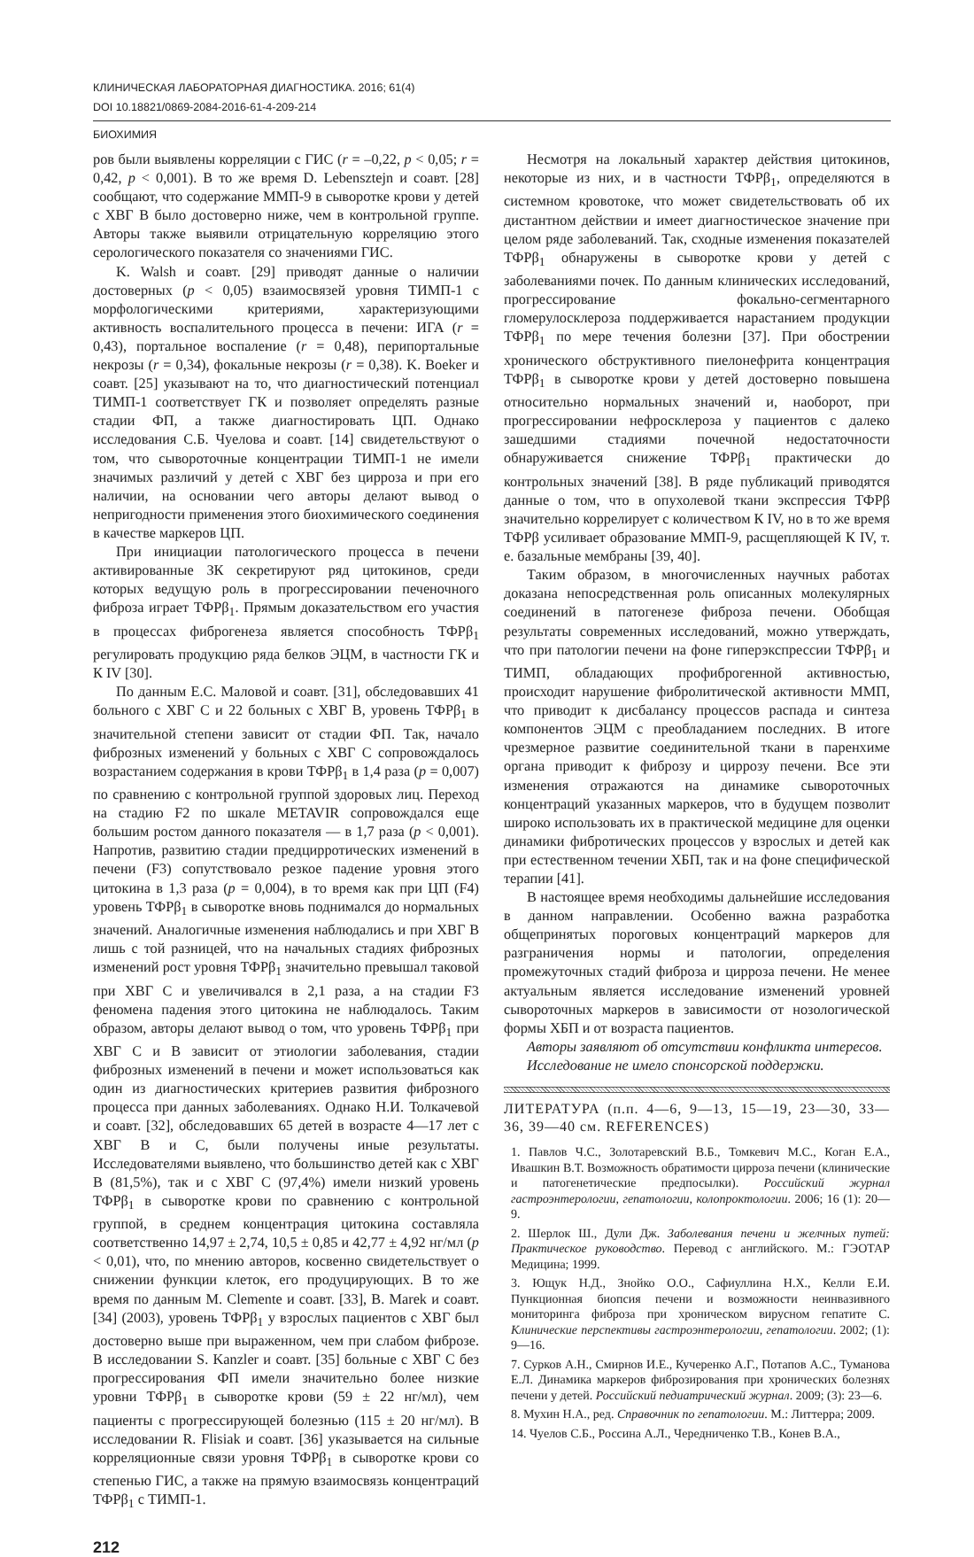КЛИНИЧЕСКАЯ ЛАБОРАТОРНАЯ ДИАГНОСТИКА. 2016; 61(4)
DOI 10.18821/0869-2084-2016-61-4-209-214
БИОХИМИЯ
ров были выявлены корреляции с ГИС (r = –0,22, p < 0,05; r = 0,42, p < 0,001). В то же время D. Lebensztejn и соавт. [28] сообщают, что содержание ММП-9 в сыворотке крови у детей с ХВГ В было достоверно ниже, чем в контрольной группе. Авторы также выявили отрицательную корреляцию этого серологического показателя со значениями ГИС.
K. Walsh и соавт. [29] приводят данные о наличии достоверных (p < 0,05) взаимосвязей уровня ТИМП-1 с морфологическими критериями, характеризующими активность воспалительного процесса в печени: ИГА (r = 0,43), портальное воспаление (r = 0,48), перипортальные некрозы (r = 0,34), фокальные некрозы (r = 0,38). K. Boeker и соавт. [25] указывают на то, что диагностический потенциал ТИМП-1 соответствует ГК и позволяет определять разные стадии ФП, а также диагностировать ЦП. Однако исследования С.Б. Чуелова и соавт. [14] свидетельствуют о том, что сывороточные концентрации ТИМП-1 не имели значимых различий у детей с ХВГ без цирроза и при его наличии, на основании чего авторы делают вывод о непригодности применения этого биохимического соединения в качестве маркеров ЦП.
При инициации патологического процесса в печени активированные ЗК секретируют ряд цитокинов, среди которых ведущую роль в прогрессировании печеночного фиброза играет ТФРβ<sub>1</sub>. Прямым доказательством его участия в процессах фиброгенеза является способность ТФРβ<sub>1</sub> регулировать продукцию ряда белков ЭЦМ, в частности ГК и К IV [30].
По данным Е.С. Маловой и соавт. [31], обследовавших 41 больного с ХВГ С и 22 больных с ХВГ В, уровень ТФРβ<sub>1</sub> в значительной степени зависит от стадии ФП. Так, начало фиброзных изменений у больных с ХВГ С сопровождалось возрастанием содержания в крови ТФРβ<sub>1</sub> в 1,4 раза (p = 0,007) по сравнению с контрольной группой здоровых лиц. Переход на стадию F2 по шкале METAVIR сопровождался еще большим ростом данного показателя — в 1,7 раза (p < 0,001). Напротив, развитию стадии предцирротических изменений в печени (F3) сопутствовало резкое падение уровня этого цитокина в 1,3 раза (p = 0,004), в то время как при ЦП (F4) уровень ТФРβ<sub>1</sub> в сыворотке вновь поднимался до нормальных значений. Аналогичные изменения наблюдались и при ХВГ В лишь с той разницей, что на начальных стадиях фиброзных изменений рост уровня ТФРβ<sub>1</sub> значительно превышал таковой при ХВГ С и увеличивался в 2,1 раза, а на стадии F3 феномена падения этого цитокина не наблюдалось. Таким образом, авторы делают вывод о том, что уровень ТФРβ<sub>1</sub> при ХВГ С и В зависит от этиологии заболевания, стадии фиброзных изменений в печени и может использоваться как один из диагностических критериев развития фиброзного процесса при данных заболеваниях. Однако Н.И. Толкачевой и соавт. [32], обследовавших 65 детей в возрасте 4—17 лет с ХВГ В и С, были получены иные результаты. Исследователями выявлено, что большинство детей как с ХВГ В (81,5%), так и с ХВГ С (97,4%) имели низкий уровень ТФРβ<sub>1</sub> в сыворотке крови по сравнению с контрольной группой, в среднем концентрация цитокина составляла соответственно 14,97 ± 2,74, 10,5 ± 0,85 и 42,77 ± 4,92 нг/мл (p < 0,01), что, по мнению авторов, косвенно свидетельствует о снижении функции клеток, его продуцирующих. В то же время по данным M. Clemente и соавт. [33], B. Marek и соавт. [34] (2003), уровень ТФРβ<sub>1</sub> у взрослых пациентов с ХВГ был достоверно выше при выраженном, чем при слабом фиброзе. В исследовании S. Kanzler и соавт. [35] больные с ХВГ С без прогрессирования ФП имели значительно более низкие уровни ТФРβ<sub>1</sub> в сыворотке крови (59 ± 22 нг/мл), чем пациенты с прогрессирующей болезнью (115 ± 20 нг/мл). В исследовании R. Flisiak и соавт. [36] указывается на сильные корреляционные связи уровня ТФРβ<sub>1</sub> в сыворотке крови со степенью ГИС, а также на прямую взаимосвязь концентраций ТФРβ<sub>1</sub> с ТИМП-1.
Несмотря на локальный характер действия цитокинов, некоторые из них, и в частности ТФРβ<sub>1</sub>, определяются в системном кровотоке, что может свидетельствовать об их дистантном действии и имеет диагностическое значение при целом ряде заболеваний. Так, сходные изменения показателей ТФРβ<sub>1</sub> обнаружены в сыворотке крови у детей с заболеваниями почек. По данным клинических исследований, прогрессирование фокально-сегментарного гломерулосклероза поддерживается нарастанием продукции ТФРβ<sub>1</sub> по мере течения болезни [37]. При обострении хронического обструктивного пиелонефрита концентрация ТФРβ<sub>1</sub> в сыворотке крови у детей достоверно повышена относительно нормальных значений и, наоборот, при прогрессировании нефросклероза у пациентов с далеко зашедшими стадиями почечной недостаточности обнаруживается снижение ТФРβ<sub>1</sub> практически до контрольных значений [38]. В ряде публикаций приводятся данные о том, что в опухолевой ткани экспрессия ТФРβ значительно коррелирует с количеством К IV, но в то же время ТФРβ усиливает образование ММП-9, расщепляющей К IV, т. е. базальные мембраны [39, 40].
Таким образом, в многочисленных научных работах доказана непосредственная роль описанных молекулярных соединений в патогенезе фиброза печени. Обобщая результаты современных исследований, можно утверждать, что при патологии печени на фоне гиперэкспрессии ТФРβ<sub>1</sub> и ТИМП, обладающих профиброгенной активностью, происходит нарушение фибролитической активности ММП, что приводит к дисбалансу процессов распада и синтеза компонентов ЭЦМ с преобладанием последних. В итоге чрезмерное развитие соединительной ткани в паренхиме органа приводит к фиброзу и циррозу печени. Все эти изменения отражаются на динамике сывороточных концентраций указанных маркеров, что в будущем позволит широко использовать их в практической медицине для оценки динамики фибротических процессов у взрослых и детей как при естественном течении ХБП, так и на фоне специфической терапии [41].
В настоящее время необходимы дальнейшие исследования в данном направлении. Особенно важна разработка общепринятых пороговых концентраций маркеров для разграничения нормы и патологии, определения промежуточных стадий фиброза и цирроза печени. Не менее актуальным является исследование изменений уровней сывороточных маркеров в зависимости от нозологической формы ХБП и от возраста пациентов.
Авторы заявляют об отсутствии конфликта интересов.
Исследование не имело спонсорской поддержки.
ЛИТЕРАТУРА (п.п. 4—6, 9—13, 15—19, 23—30, 33—36, 39—40 см. REFERENCES)
1. Павлов Ч.С., Золотаревский В.Б., Томкевич М.С., Коган Е.А., Ивашкин В.Т. Возможность обратимости цирроза печени (клинические и патогенетические предпосылки). Российский журнал гастроэнтерологии, гепатологии, колопроктологии. 2006; 16 (1): 20—9.
2. Шерлок Ш., Дули Дж. Заболевания печени и желчных путей: Практическое руководство. Перевод с английского. М.: ГЭОТАР Медицина; 1999.
3. Ющук Н.Д., Знойко О.О., Сафиуллина Н.Х., Келли Е.И. Пункционная биопсия печени и возможности неинвазивного мониторинга фиброза при хроническом вирусном гепатите С. Клинические перспективы гастроэнтерологии, гепатологии. 2002; (1): 9—16.
7. Сурков А.Н., Смирнов И.Е., Кучеренко А.Г., Потапов А.С., Туманова Е.Л. Динамика маркеров фиброзирования при хронических болезнях печени у детей. Российский педиатрический журнал. 2009; (3): 23—6.
8. Мухин Н.А., ред. Справочник по гепатологии. М.: Литтерра; 2009.
14. Чуелов С.Б., Россина А.Л., Чередниченко Т.В., Конев В.А.,
212